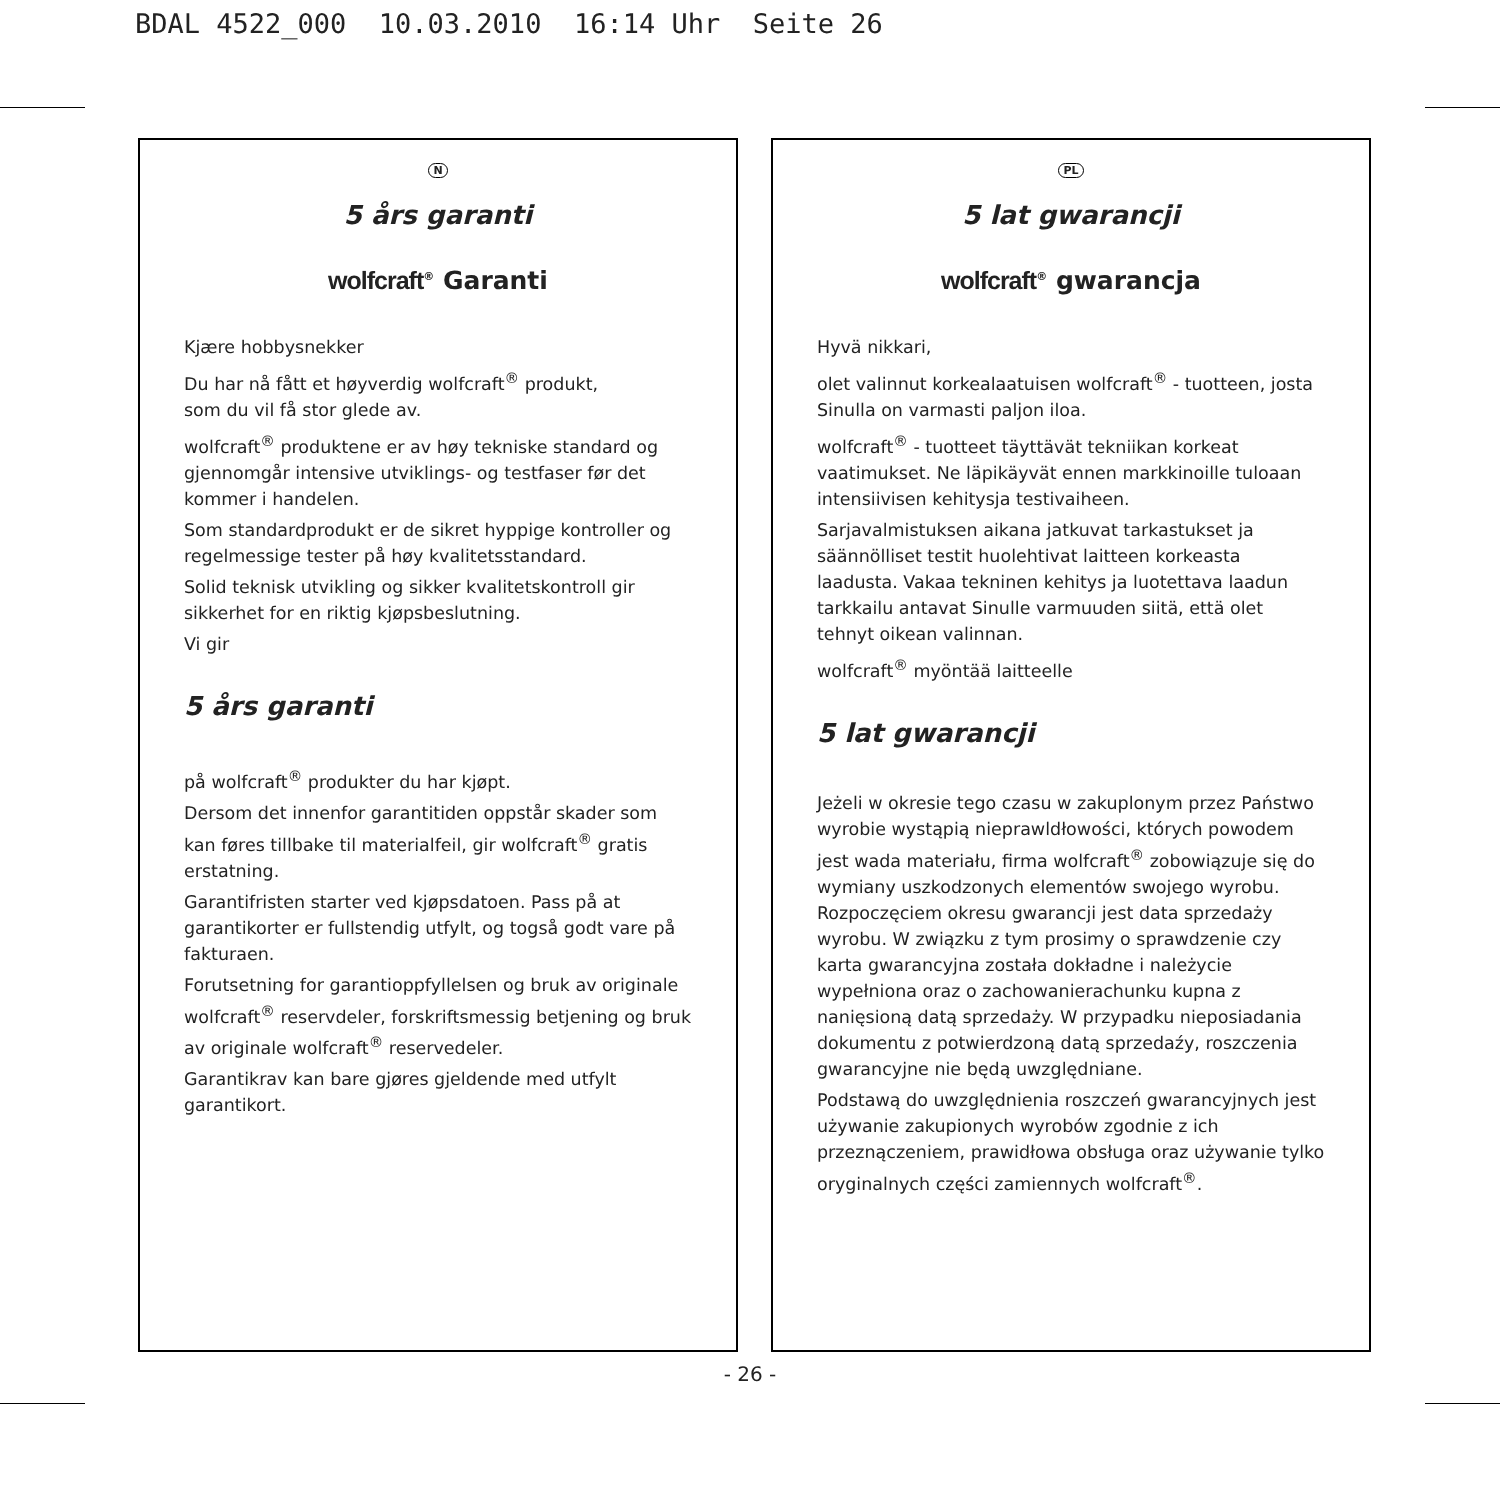BDAL 4522_000 10.03.2010 16:14 Uhr Seite 26
N
5 års garanti
wolfcraft<sup>®</sup> Garanti
Kjære hobbysnekker
Du har nå fått et høyverdig wolfcraft<sup>®</sup> produkt,
som du vil få stor glede av.
wolfcraft<sup>®</sup> produktene er av høy tekniske standard og gjennomgår intensive utviklings- og testfaser før det kommer i handelen.
Som standardprodukt er de sikret hyppige kontroller og regelmessige tester på høy kvalitetsstandard.
Solid teknisk utvikling og sikker kvalitetskontroll gir sikkerhet for en riktig kjøpsbeslutning.
Vi gir
5 års garanti
på wolfcraft<sup>®</sup> produkter du har kjøpt.
Dersom det innenfor garantitiden oppstår skader som kan føres tillbake til materialfeil, gir wolfcraft<sup>®</sup> gratis erstatning.
Garantifristen starter ved kjøpsdatoen. Pass på at garantikorter er fullstendig utfylt, og togså godt vare på fakturaen.
Forutsetning for garantioppfyllelsen og bruk av originale wolfcraft<sup>®</sup> reservdeler, forskriftsmessig betjening og bruk av originale wolfcraft<sup>®</sup> reservedeler.
Garantikrav kan bare gjøres gjeldende med utfylt garantikort.
PL
5 lat gwarancji
wolfcraft<sup>®</sup> gwarancja
Hyvä nikkari,
olet valinnut korkealaatuisen wolfcraft<sup>®</sup> - tuotteen, josta Sinulla on varmasti paljon iloa.
wolfcraft<sup>®</sup> - tuotteet täyttävät tekniikan korkeat vaatimukset. Ne läpikäyvät ennen markkinoille tuloaan intensiivisen kehitysja testivaiheen.
Sarjavalmistuksen aikana jatkuvat tarkastukset ja säännölliset testit huolehtivat laitteen korkeasta laadusta. Vakaa tekninen kehitys ja luotettava laadun tarkkailu antavat Sinulle varmuuden siitä, että olet tehnyt oikean valinnan.
wolfcraft<sup>®</sup> myöntää laitteelle
5 lat gwarancji
Jeżeli w okresie tego czasu w zakuplonym przez Państwo wyrobie wystąpią nieprawldłowości, których powodem jest wada materiału, firma wolfcraft<sup>®</sup> zobowiązuje się do wymiany uszkodzonych elementów swojego wyrobu. Rozpoczęciem okresu gwarancji jest data sprzedaży wyrobu. W związku z tym prosimy o sprawdzenie czy karta gwarancyjna została dokładne i należycie wypełniona oraz o zachowanierachunku kupna z nanięsioną datą sprzedaży. W przypadku nieposiadania dokumentu z potwierdzoną datą sprzedaźy, roszczenia gwarancyjne nie będą uwzględniane.
Podstawą do uwzględnienia roszczeń gwarancyjnych jest używanie zakupionych wyrobów zgodnie z ich przeznączeniem, prawidłowa obsługa oraz używanie tylko oryginalnych części zamiennych wolfcraft<sup>®</sup>.
- 26 -